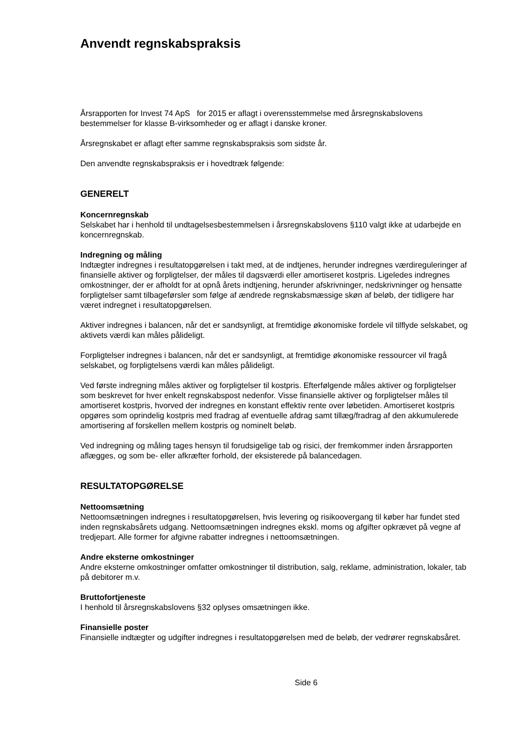Anvendt regnskabspraksis
Årsrapporten for Invest 74 ApS for 2015 er aflagt i overensstemmelse med årsregnskabslovens bestemmelser for klasse B-virksomheder og er aflagt i danske kroner.
Årsregnskabet er aflagt efter samme regnskabspraksis som sidste år.
Den anvendte regnskabspraksis er i hovedtræk følgende:
GENERELT
Koncernregnskab
Selskabet har i henhold til undtagelsesbestemmelsen i årsregnskabslovens §110 valgt ikke at udarbejde en koncernregnskab.
Indregning og måling
Indtægter indregnes i resultatopgørelsen i takt med, at de indtjenes, herunder indregnes værdireguleringer af finansielle aktiver og forpligtelser, der måles til dagsværdi eller amortiseret kostpris. Ligeledes indregnes omkostninger, der er afholdt for at opnå årets indtjening, herunder afskrivninger, nedskrivninger og hensatte forpligtelser samt tilbageførsler som følge af ændrede regnskabsmæssige skøn af beløb, der tidligere har været indregnet i resultatopgørelsen.
Aktiver indregnes i balancen, når det er sandsynligt, at fremtidige økonomiske fordele vil tilflyde selskabet, og aktivets værdi kan måles pålideligt.
Forpligtelser indregnes i balancen, når det er sandsynligt, at fremtidige økonomiske ressourcer vil fragå selskabet, og forpligtelsens værdi kan måles pålideligt.
Ved første indregning måles aktiver og forpligtelser til kostpris. Efterfølgende måles aktiver og forpligtelser som beskrevet for hver enkelt regnskabspost nedenfor. Visse finansielle aktiver og forpligtelser måles til amortiseret kostpris, hvorved der indregnes en konstant effektiv rente over løbetiden. Amortiseret kostpris opgøres som oprindelig kostpris med fradrag af eventuelle afdrag samt tillæg/fradrag af den akkumulerede amortisering af forskellen mellem kostpris og nominelt beløb.
Ved indregning og måling tages hensyn til forudsigelige tab og risici, der fremkommer inden årsrapporten aflægges, og som be- eller afkræfter forhold, der eksisterede på balancedagen.
RESULTATOPGØRELSE
Nettoomsætning
Nettoomsætningen indregnes i resultatopgørelsen, hvis levering og risikoovergang til køber har fundet sted inden regnskabsårets udgang. Nettoomsætningen indregnes ekskl. moms og afgifter opkrævet på vegne af tredjepart. Alle former for afgivne rabatter indregnes i nettoomsætningen.
Andre eksterne omkostninger
Andre eksterne omkostninger omfatter omkostninger til distribution, salg, reklame, administration, lokaler, tab på debitorer m.v.
Bruttofortjeneste
I henhold til årsregnskabslovens §32 oplyses omsætningen ikke.
Finansielle poster
Finansielle indtægter og udgifter indregnes i resultatopgørelsen med de beløb, der vedrører regnskabsåret.
Side 6